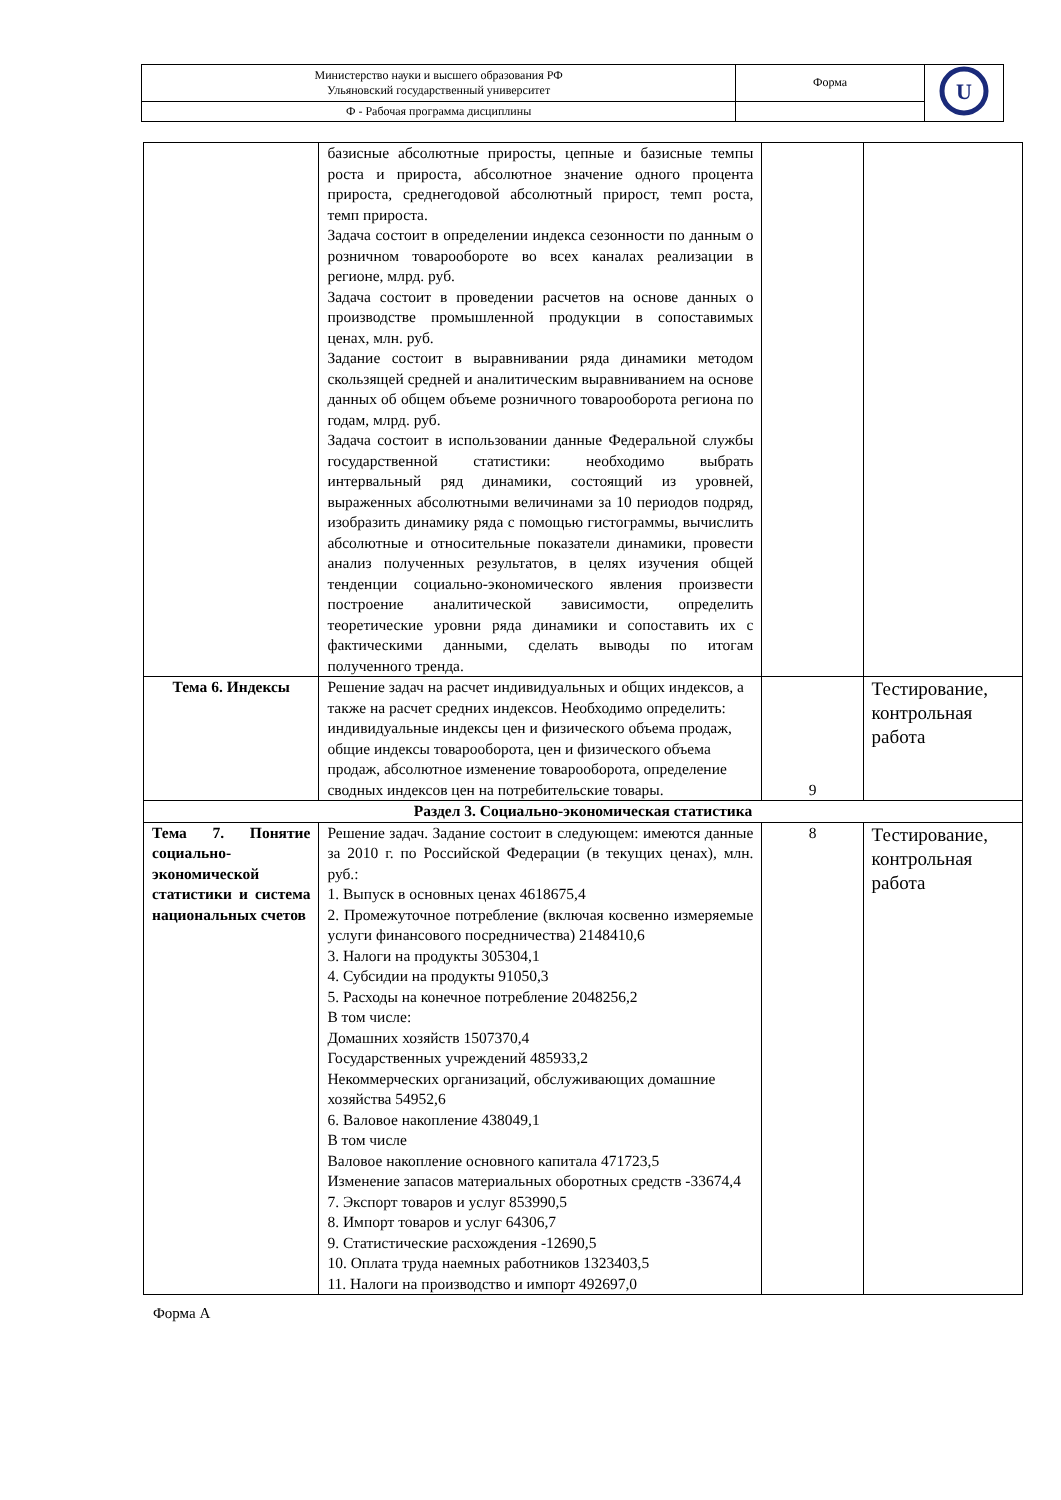| Министерство науки и высшего образования РФ Ульяновский государственный университет | Форма | U |
| Ф - Рабочая программа дисциплины | | |
| | базисные абсолютные приросты, цепные и базисные темпы роста и прироста, абсолютное значение одного процента прироста, среднегодовой абсолютный прирост, темп роста, темп прироста. Задача состоит в определении индекса сезонности по данным о розничном товарообороте во всех каналах реализации в регионе, млрд. руб. Задача состоит в проведении расчетов на основе данных о производстве промышленной продукции в сопоставимых ценах, млн. руб. Задание состоит в выравнивании ряда динамики методом скользящей средней и аналитическим выравниванием на основе данных об общем объеме розничного товарооборота региона по годам, млрд. руб. Задача состоит в использовании данные Федеральной службы государственной статистики: необходимо выбрать интервальный ряд динамики, состоящий из уровней, выраженных абсолютными величинами за 10 периодов подряд, изобразить динамику ряда с помощью гистограммы, вычислить абсолютные и относительные показатели динамики, провести анализ полученных результатов, в целях изучения общей тенденции социально-экономического явления произвести построение аналитической зависимости, определить теоретические уровни ряда динамики и сопоставить их с фактическими данными, сделать выводы по итогам полученного тренда. | | |
| Тема 6. Индексы | Решение задач на расчет индивидуальных и общих индексов, а также на расчет средних индексов. Необходимо определить: индивидуальные индексы цен и физического объема продаж, общие индексы товарооборота, цен и физического объема продаж, абсолютное изменение товарооборота, определение сводных индексов цен на потребительские товары. | 9 | Тестирование, контрольная работа |
| Раздел 3. Социально-экономическая статистика | | | |
| Тема 7. Понятие социально-экономической статистики и система национальных счетов | Решение задач. Задание состоит в следующем: имеются данные за 2010 г. по Российской Федерации (в текущих ценах), млн. руб.: 1. Выпуск в основных ценах 4618675,4 2. Промежуточное потребление (включая косвенно измеряемые услуги финансового посредничества) 2148410,6 3. Налоги на продукты 305304,1 4. Субсидии на продукты 91050,3 5. Расходы на конечное потребление 2048256,2 В том числе: Домашних хозяйств 1507370,4 Государственных учреждений 485933,2 Некоммерческих организаций, обслуживающих домашние хозяйства 54952,6 6. Валовое накопление 438049,1 В том числе Валовое накопление основного капитала 471723,5 Изменение запасов материальных оборотных средств -33674,4 7. Экспорт товаров и услуг 853990,5 8. Импорт товаров и услуг 64306,7 9. Статистические расхождения -12690,5 10. Оплата труда наемных работников 1323403,5 11. Налоги на производство и импорт 492697,0 | 8 | Тестирование, контрольная работа |
Форма А